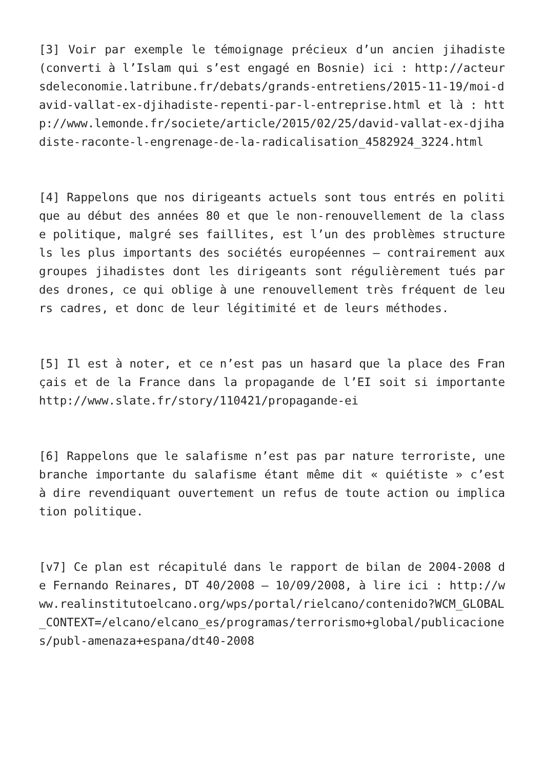[3] Voir par exemple le témoignage précieux d’un ancien jihadiste (converti à l’Islam qui s’est engagé en Bosnie) ici : http://acteursdeleconomie.latribune.fr/debats/grands-entretiens/2015-11-19/moi-david-vallat-ex-djihadiste-repenti-par-l-entreprise.html et là : http://www.lemonde.fr/societe/article/2015/02/25/david-vallat-ex-djihadiste-raconte-l-engrenage-de-la-radicalisation_4582924_3224.html
[4] Rappelons que nos dirigeants actuels sont tous entrés en politique au début des années 80 et que le non-renouvellement de la classe politique, malgré ses faillites, est l’un des problèmes structurels les plus importants des sociétés européennes – contrairement aux groupes jihadistes dont les dirigeants sont régulièrement tués par des drones, ce qui oblige à une renouvellement très fréquent de leurs cadres, et donc de leur légitimité et de leurs méthodes.
[5] Il est à noter, et ce n’est pas un hasard que la place des Français et de la France dans la propagande de l’EI soit si importante http://www.slate.fr/story/110421/propagande-ei
[6] Rappelons que le salafisme n’est pas par nature terroriste, une branche importante du salafisme étant même dit « quiétiste » c’est à dire revendiquant ouvertement un refus de toute action ou implication politique.
[v7] Ce plan est récapitulé dans le rapport de bilan de 2004-2008 de Fernando Reinares, DT 40/2008 – 10/09/2008, à lire ici : http://www.realinstitutoelcano.org/wps/portal/rielcano/contenido?WCM_GLOBAL_CONTEXT=/elcano/elcano_es/programas/terrorismo+global/publicaciones/publ-amenaza+espana/dt40-2008